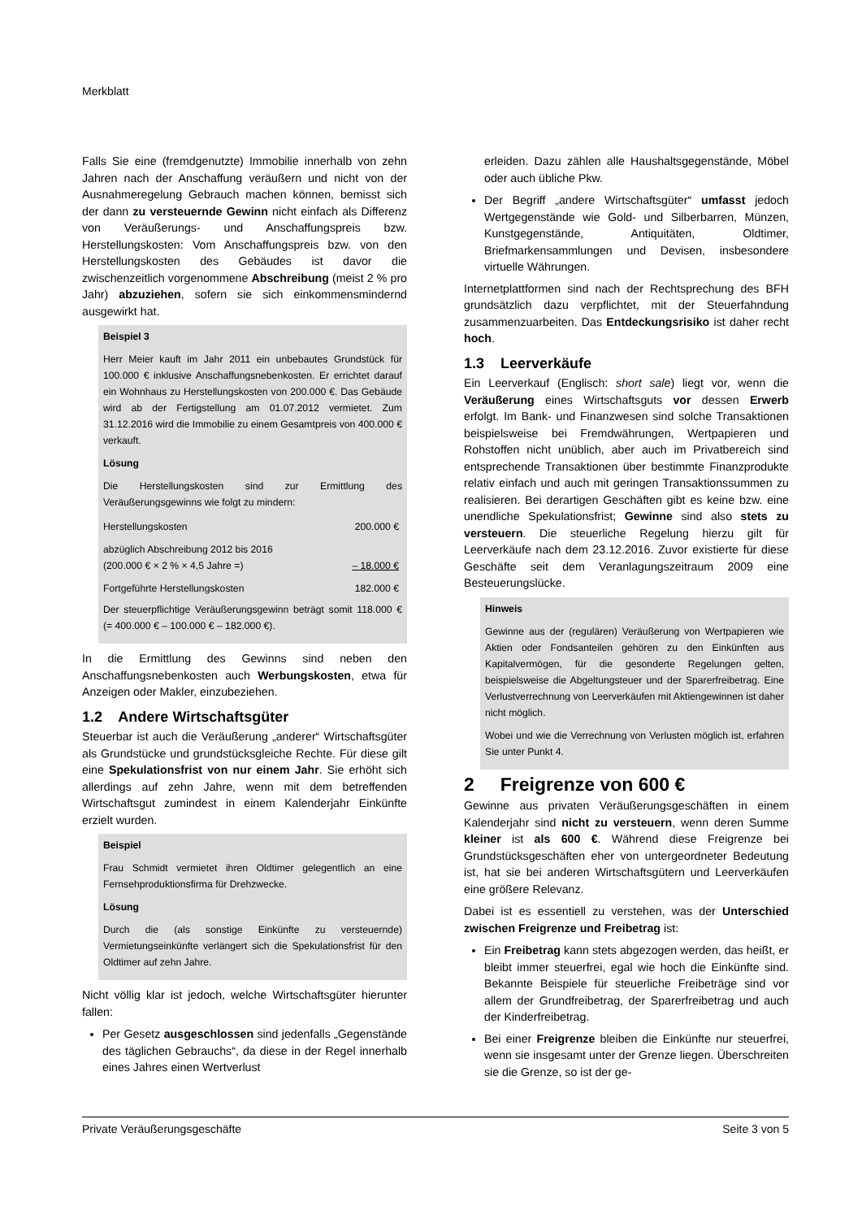Merkblatt
Falls Sie eine (fremdgenutzte) Immobilie innerhalb von zehn Jahren nach der Anschaffung veräußern und nicht von der Ausnahmeregelung Gebrauch machen können, bemisst sich der dann zu versteuernde Gewinn nicht einfach als Differenz von Veräußerungs- und Anschaffungspreis bzw. Herstellungskosten: Vom Anschaffungspreis bzw. von den Herstellungskosten des Gebäudes ist davor die zwischenzeitlich vorgenommene Abschreibung (meist 2 % pro Jahr) abzuziehen, sofern sie sich einkommensmindernd ausgewirkt hat.
Beispiel 3
Herr Meier kauft im Jahr 2011 ein unbebautes Grundstück für 100.000 € inklusive Anschaffungsnebenkosten. Er errichtet darauf ein Wohnhaus zu Herstellungskosten von 200.000 €. Das Gebäude wird ab der Fertigstellung am 01.07.2012 vermietet. Zum 31.12.2016 wird die Immobilie zu einem Gesamtpreis von 400.000 € verkauft.
Lösung
Die Herstellungskosten sind zur Ermittlung des Veräußerungsgewinns wie folgt zu mindern:
| Herstellungskosten | 200.000 € |
| abzüglich Abschreibung 2012 bis 2016 (200.000 € × 2 % × 4,5 Jahre =) | – 18.000 € |
| Fortgeführte Herstellungskosten | 182.000 € |
Der steuerpflichtige Veräußerungsgewinn beträgt somit 118.000 € (= 400.000 € – 100.000 € – 182.000 €).
In die Ermittlung des Gewinns sind neben den Anschaffungsnebenkosten auch Werbungskosten, etwa für Anzeigen oder Makler, einzubeziehen.
1.2 Andere Wirtschaftsgüter
Steuerbar ist auch die Veräußerung „anderer“ Wirtschaftsgüter als Grundstücke und grundstücksgleiche Rechte. Für diese gilt eine Spekulationsfrist von nur einem Jahr. Sie erhöht sich allerdings auf zehn Jahre, wenn mit dem betreffenden Wirtschaftsgut zumindest in einem Kalenderjahr Einkünfte erzielt wurden.
Beispiel
Frau Schmidt vermietet ihren Oldtimer gelegentlich an eine Fernsehproduktionsfirma für Drehzwecke.
Lösung
Durch die (als sonstige Einkünfte zu versteuernde) Vermietungseinkünfte verlängert sich die Spekulationsfrist für den Oldtimer auf zehn Jahre.
Nicht völlig klar ist jedoch, welche Wirtschaftsgüter hierunter fallen:
Per Gesetz ausgeschlossen sind jedenfalls „Gegenstände des täglichen Gebrauchs“, da diese in der Regel innerhalb eines Jahres einen Wertverlust
erleiden. Dazu zählen alle Haushaltsgegenstände, Möbel oder auch übliche Pkw.
Der Begriff „andere Wirtschaftsgüter“ umfasst jedoch Wertgegenstände wie Gold- und Silberbarren, Münzen, Kunstgegenstände, Antiquitäten, Oldtimer, Briefmarkensammlungen und Devisen, insbesondere virtuelle Währungen.
Internetplattformen sind nach der Rechtsprechung des BFH grundsätzlich dazu verpflichtet, mit der Steuerfahndung zusammenzuarbeiten. Das Entdeckungsrisiko ist daher recht hoch.
1.3 Leerverkäufe
Ein Leerverkauf (Englisch: short sale) liegt vor, wenn die Veräußerung eines Wirtschaftsguts vor dessen Erwerb erfolgt. Im Bank- und Finanzwesen sind solche Transaktionen beispielsweise bei Fremdwährungen, Wertpapieren und Rohstoffen nicht unüblich, aber auch im Privatbereich sind entsprechende Transaktionen über bestimmte Finanzprodukte relativ einfach und auch mit geringen Transaktionssummen zu realisieren. Bei derartigen Geschäften gibt es keine bzw. eine unendliche Spekulationsfrist; Gewinne sind also stets zu versteuern. Die steuerliche Regelung hierzu gilt für Leerverkäufe nach dem 23.12.2016. Zuvor existierte für diese Geschäfte seit dem Veranlagungszeitraum 2009 eine Besteuerungslücke.
Hinweis
Gewinne aus der (regulären) Veräußerung von Wertpapieren wie Aktien oder Fondsanteilen gehören zu den Einkünften aus Kapitalvermögen, für die gesonderte Regelungen gelten, beispielsweise die Abgeltungsteuer und der Sparerfreibetrag. Eine Verlustverrechnung von Leerverkäufen mit Aktiengewinnen ist daher nicht möglich.
Wobei und wie die Verrechnung von Verlusten möglich ist, erfahren Sie unter Punkt 4.
2 Freigrenze von 600 €
Gewinne aus privaten Veräußerungsgeschäften in einem Kalenderjahr sind nicht zu versteuern, wenn deren Summe kleiner ist als 600 €. Während diese Freigrenze bei Grundstücksgeschäften eher von untergeordneter Bedeutung ist, hat sie bei anderen Wirtschaftsgütern und Leerverkäufen eine größere Relevanz.
Dabei ist es essentiell zu verstehen, was der Unterschied zwischen Freigrenze und Freibetrag ist:
Ein Freibetrag kann stets abgezogen werden, das heißt, er bleibt immer steuerfrei, egal wie hoch die Einkünfte sind. Bekannte Beispiele für steuerliche Freibeträge sind vor allem der Grundfreibetrag, der Sparerfreibetrag und auch der Kinderfreibetrag.
Bei einer Freigrenze bleiben die Einkünfte nur steuerfrei, wenn sie insgesamt unter der Grenze liegen. Überschreiten sie die Grenze, so ist der ge-
Private Veräußerungsgeschäfte Seite 3 von 5